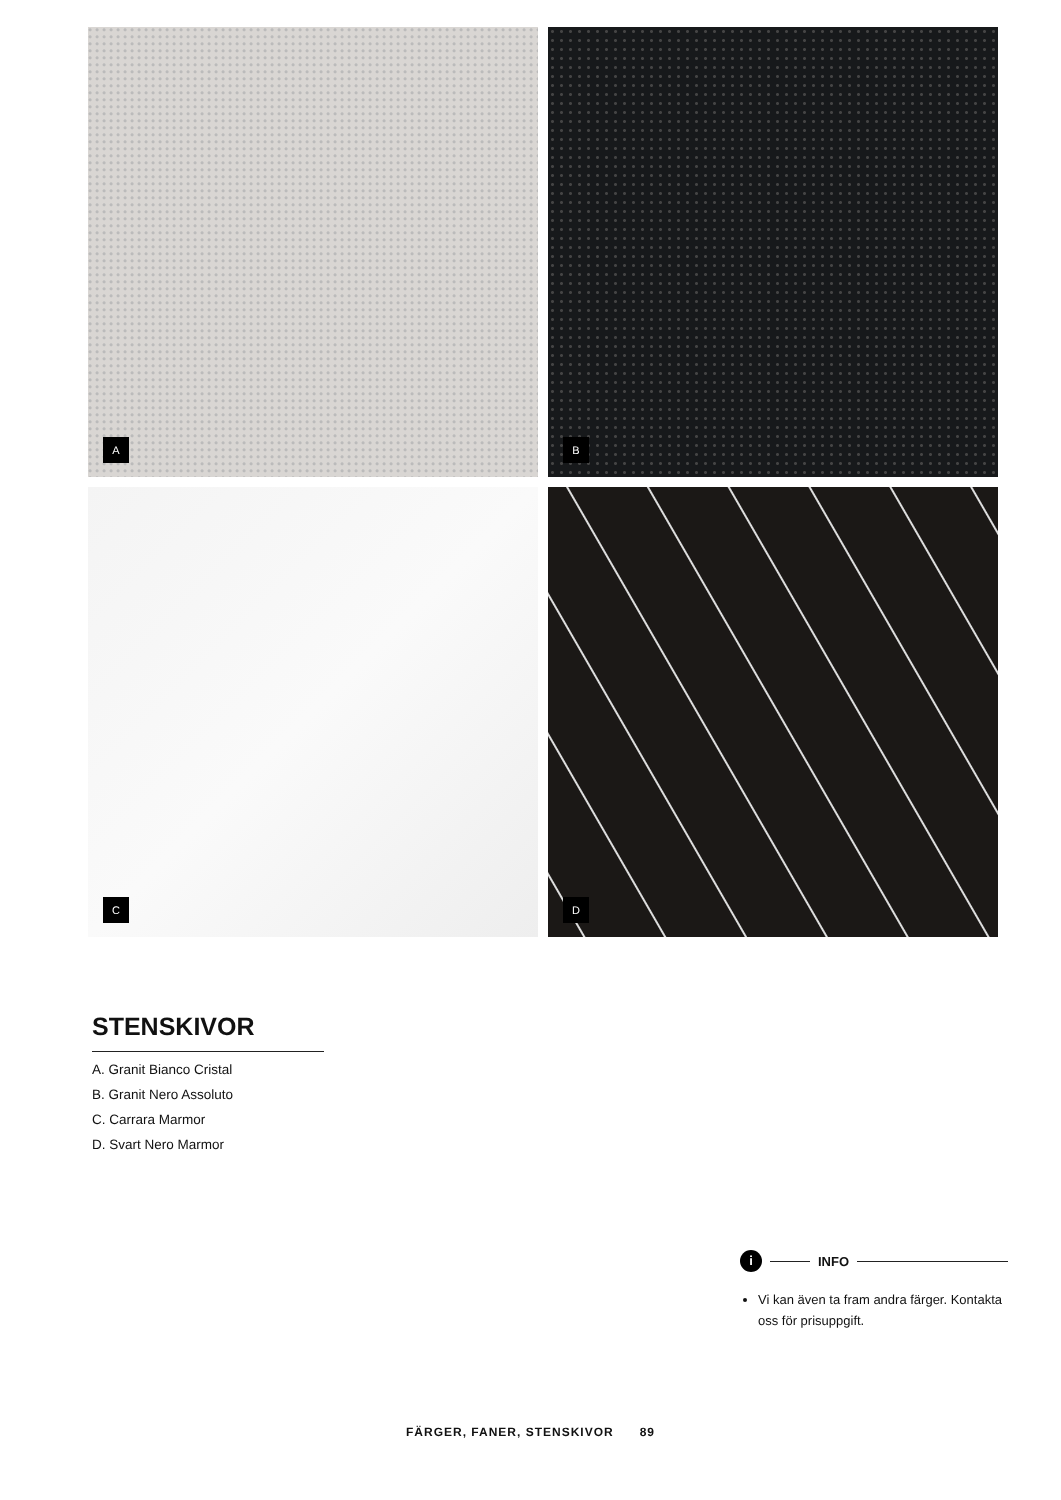A
B
C
D
STENSKIVOR
A. Granit Bianco Cristal
B. Granit Nero Assoluto
C. Carrara Marmor
D. Svart Nero Marmor
i INFO
Vi kan även ta fram andra färger. Kontakta oss för prisuppgift.
FÄRGER, FANER, STENSKIVOR 89